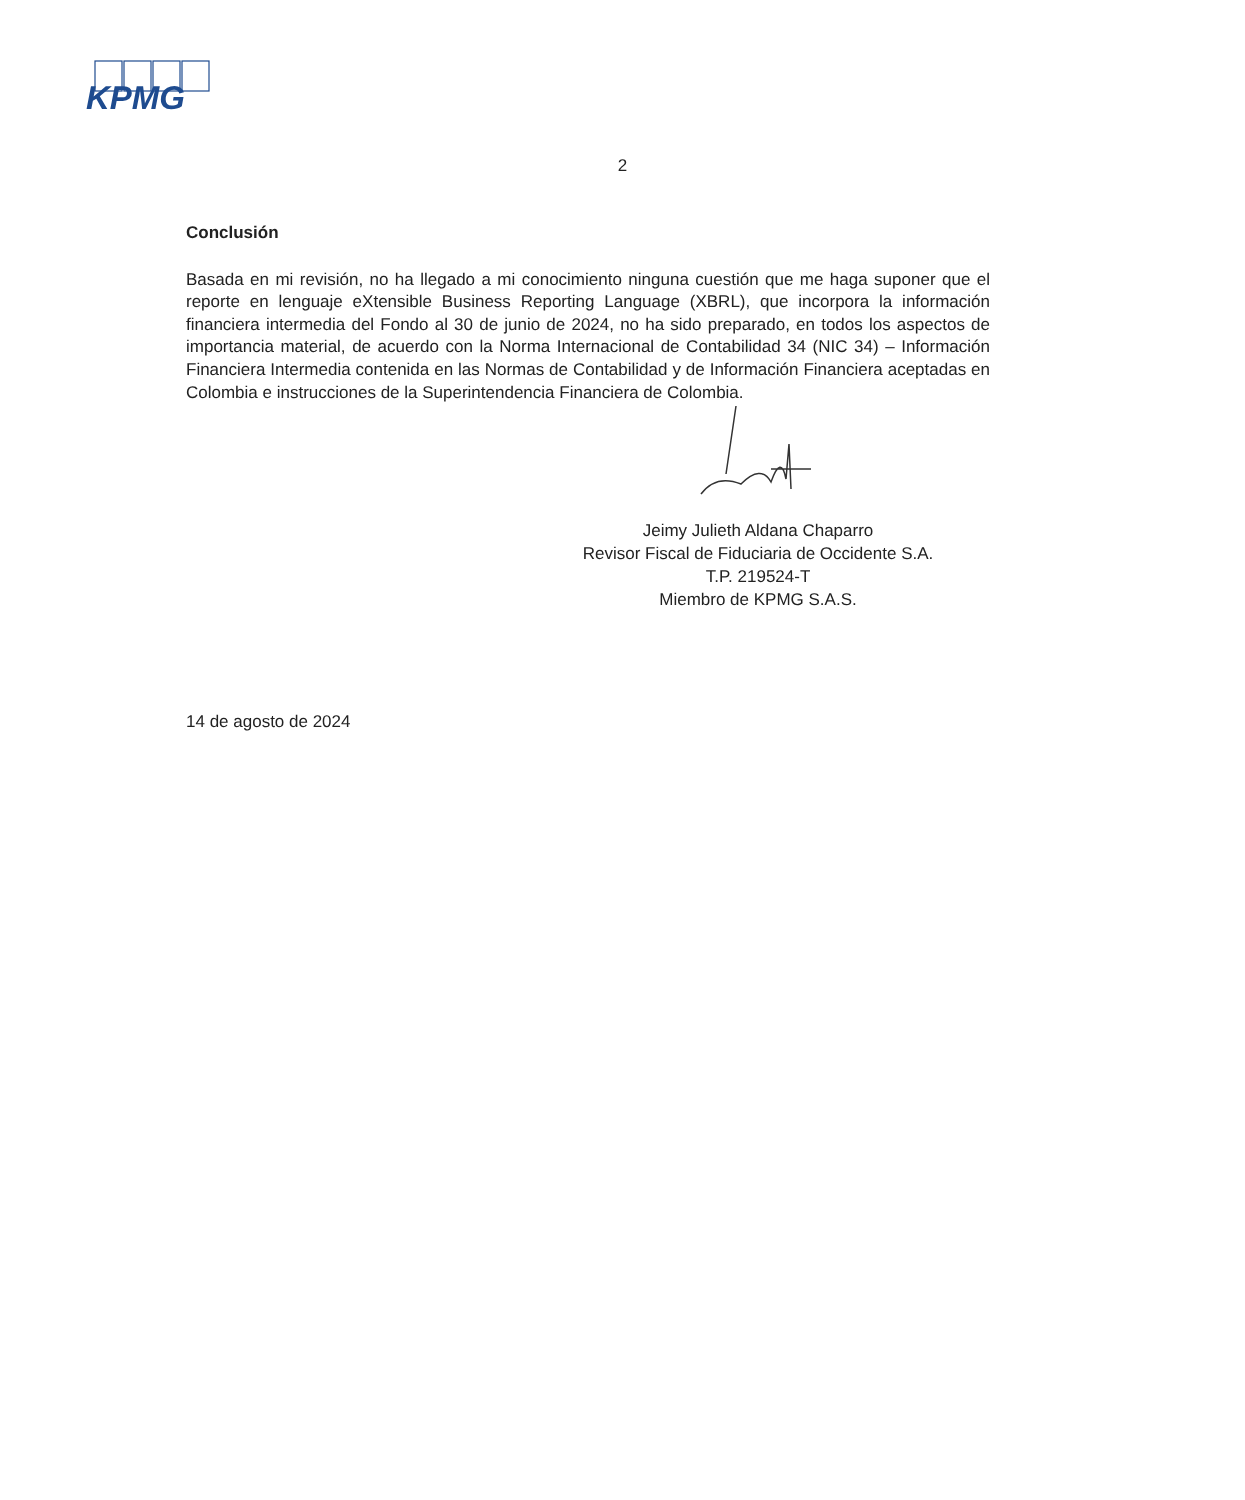KPMG
2
Conclusión
Basada en mi revisión, no ha llegado a mi conocimiento ninguna cuestión que me haga suponer que el reporte en lenguaje eXtensible Business Reporting Language (XBRL), que incorpora la información financiera intermedia del Fondo al 30 de junio de 2024, no ha sido preparado, en todos los aspectos de importancia material, de acuerdo con la Norma Internacional de Contabilidad 34 (NIC 34) – Información Financiera Intermedia contenida en las Normas de Contabilidad y de Información Financiera aceptadas en Colombia e instrucciones de la Superintendencia Financiera de Colombia.
Jeimy Julieth Aldana Chaparro
Revisor Fiscal de Fiduciaria de Occidente S.A.
T.P. 219524-T
Miembro de KPMG S.A.S.
14 de agosto de 2024